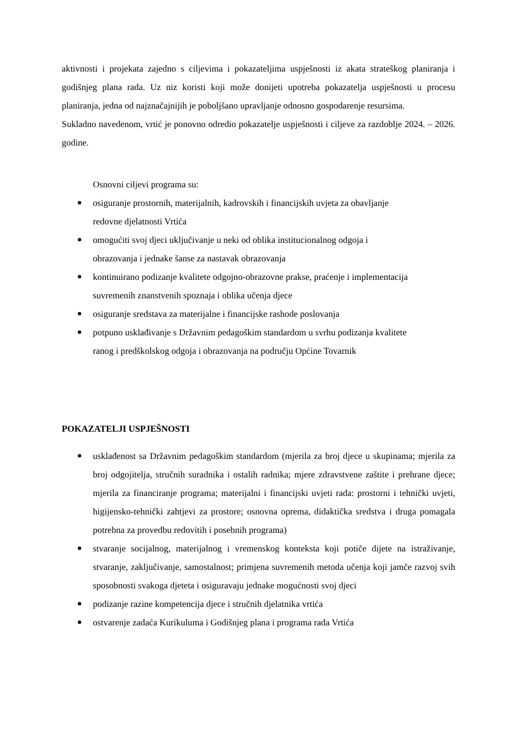aktivnosti i projekata zajedno s ciljevima i pokazateljima uspješnosti iz akata strateškog planiranja i godišnjeg plana rada. Uz niz koristi koji može donijeti upotreba pokazatelja uspješnosti u procesu planiranja, jedna od najznačajnijih je poboljšano upravljanje odnosno gospodarenje resursima.
Sukladno navedenom, vrtić je ponovno odredio pokazatelje uspješnosti i ciljeve za razdoblje 2024. – 2026. godine.
Osnovni ciljevi programa su:
osiguranje prostornih, materijalnih, kadrovskih i financijskih uvjeta za obavljanje
redovne djelatnosti Vrtića
omogućiti svoj djeci uključivanje u neki od oblika institucionalnog odgoja i
obrazovanja i jednake šanse za nastavak obrazovanja
kontinuirano podizanje kvalitete odgojno-obrazovne prakse, praćenje i implementacija
suvremenih znanstvenih spoznaja i oblika učenja djece
osiguranje sredstava za materijalne i financijske rashode poslovanja
potpuno usklađivanje s Državnim pedagoškim standardom u svrhu podizanja kvalitete
ranog i predškolskog odgoja i obrazovanja na području Općine Tovarnik
POKAZATELJI USPJEŠNOSTI
usklađenost sa Državnim pedagoškim standardom (mjerila za broj djece u skupinama; mjerila za broj odgojitelja, stručnih suradnika i ostalih radnika; mjere zdravstvene zaštite i prehrane djece; mjerila za financiranje programa; materijalni i financijski uvjeti rada: prostorni i tehnički uvjeti, higijensko-tehnički zahtjevi za prostore; osnovna oprema, didaktička sredstva i druga pomagala potrebna za provedbu redovitih i posebnih programa)
stvaranje socijalnog, materijalnog i vremenskog konteksta koji potiče dijete na istraživanje, stvaranje, zaključivanje, samostalnost; primjena suvremenih metoda učenja koji jamče razvoj svih sposobnosti svakoga djeteta i osiguravaju jednake mogućnosti svoj djeci
podizanje razine kompetencija djece i stručnih djelatnika vrtića
ostvarenje zadaća Kurikuluma i Godišnjeg plana i programa rada Vrtića